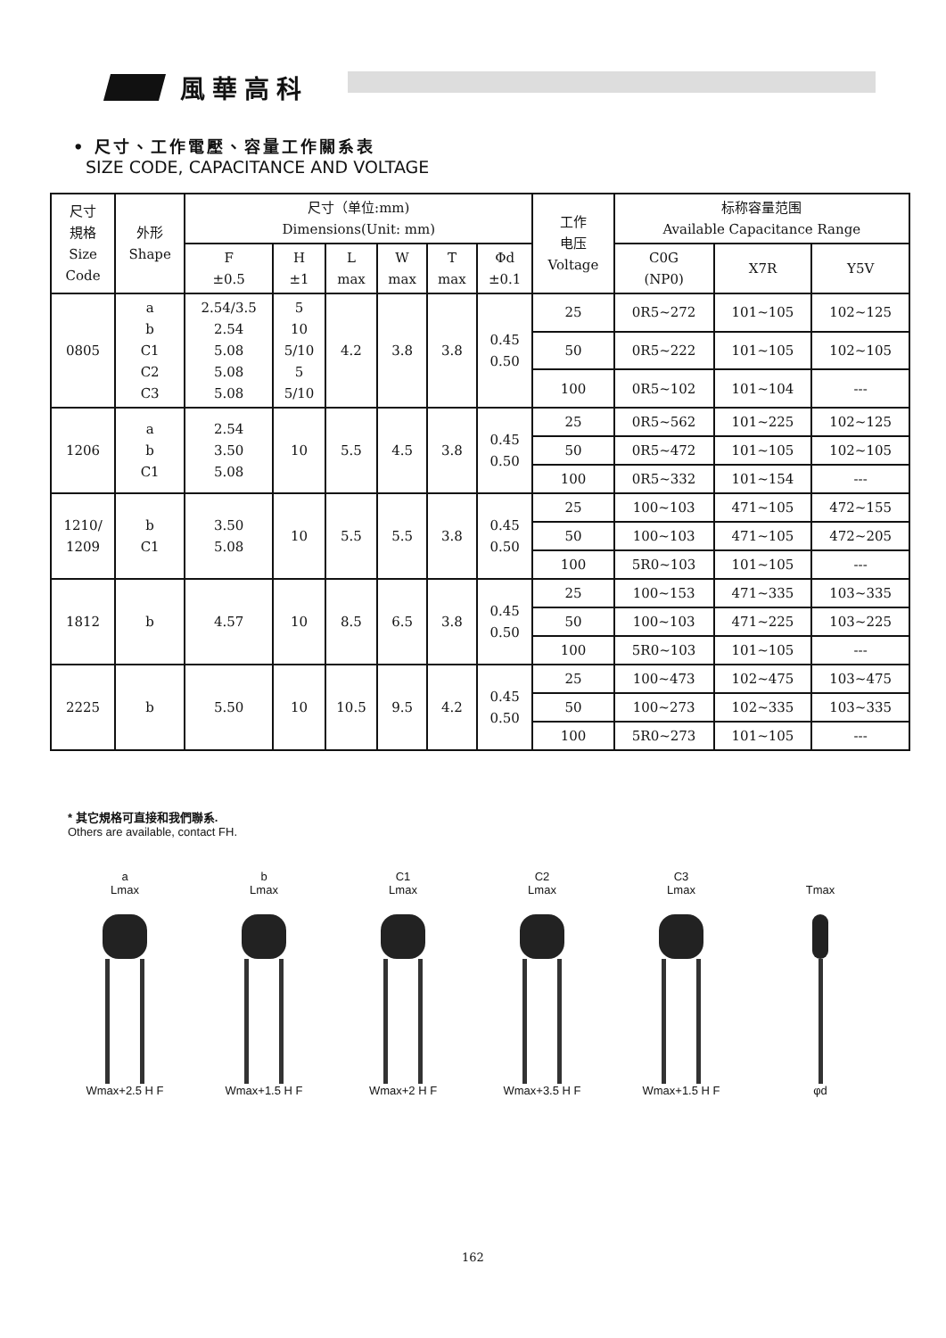風華高科
• 尺寸、工作電壓、容量工作關系表
SIZE CODE, CAPACITANCE AND VOLTAGE
| 尺寸 規格 Size Code | 外形 Shape | 尺寸（单位:mm) Dimensions(Unit: mm) | | | | | | 工作 电压 Voltage | 标称容量范围 Available Capacitance Range | | |
| --- | --- | --- | --- | --- | --- | --- | --- | --- | --- | --- | --- |
| | | F ±0.5 | H ±1 | L max | W max | T max | Φd ±0.1 | | C0G (NP0) | X7R | Y5V |
| 0805 | a b C1 C2 C3 | 2.54/3.5 2.54 5.08 5.08 5.08 | 5 10 5/10 5 5/10 | 4.2 | 3.8 | 3.8 | 0.45 0.50 | 25 | 0R5~272 | 101~105 | 102~125 |
| | | | | | | | | 50 | 0R5~222 | 101~105 | 102~105 |
| | | | | | | | | 100 | 0R5~102 | 101~104 | --- |
| 1206 | a b C1 | 2.54 3.50 5.08 | 10 | 5.5 | 4.5 | 3.8 | 0.45 0.50 | 25 | 0R5~562 | 101~225 | 102~125 |
| | | | | | | | | 50 | 0R5~472 | 101~105 | 102~105 |
| | | | | | | | | 100 | 0R5~332 | 101~154 | --- |
| 1210/ 1209 | b C1 | 3.50 5.08 | 10 | 5.5 | 5.5 | 3.8 | 0.45 0.50 | 25 | 100~103 | 471~105 | 472~155 |
| | | | | | | | | 50 | 100~103 | 471~105 | 472~205 |
| | | | | | | | | 100 | 5R0~103 | 101~105 | --- |
| 1812 | b | 4.57 | 10 | 8.5 | 6.5 | 3.8 | 0.45 0.50 | 25 | 100~153 | 471~335 | 103~335 |
| | | | | | | | | 50 | 100~103 | 471~225 | 103~225 |
| | | | | | | | | 100 | 5R0~103 | 101~105 | --- |
| 2225 | b | 5.50 | 10 | 10.5 | 9.5 | 4.2 | 0.45 0.50 | 25 | 100~473 | 102~475 | 103~475 |
| | | | | | | | | 50 | 100~273 | 102~335 | 103~335 |
| | | | | | | | | 100 | 5R0~273 | 101~105 | --- |
* 其它規格可直接和我們聯系.
Others are available, contact FH.
a
Lmax
Wmax+2.5 H F
b
Lmax
Wmax+1.5 H F
C1
Lmax
Wmax+2 H F
C2
Lmax
Wmax+3.5 H F
C3
Lmax
Wmax+1.5 H F
Tmax
φd
162